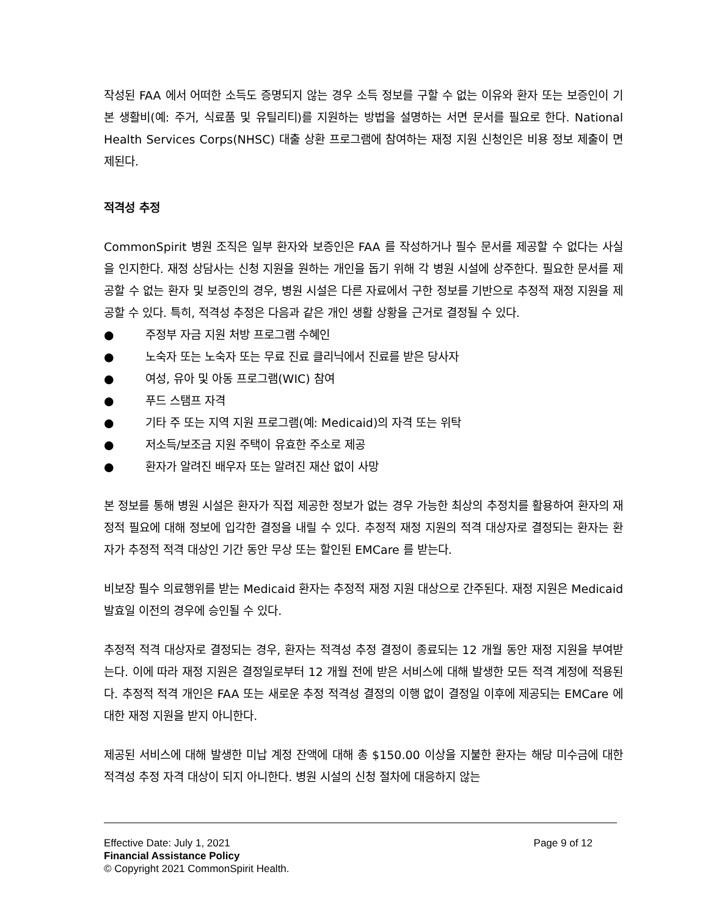작성된 FAA 에서 어떠한 소득도 증명되지 않는 경우 소득 정보를 구할 수 없는 이유와 환자 또는 보증인이 기본 생활비(예: 주거, 식료품 및 유틸리티)를 지원하는 방법을 설명하는 서면 문서를 필요로 한다. National Health Services Corps(NHSC) 대출 상환 프로그램에 참여하는 재정 지원 신청인은 비용 정보 제출이 면제된다.
적격성 추정
CommonSpirit 병원 조직은 일부 환자와 보증인은 FAA 를 작성하거나 필수 문서를 제공할 수 없다는 사실을 인지한다. 재정 상담사는 신청 지원을 원하는 개인을 돕기 위해 각 병원 시설에 상주한다. 필요한 문서를 제공할 수 없는 환자 및 보증인의 경우, 병원 시설은 다른 자료에서 구한 정보를 기반으로 추정적 재정 지원을 제공할 수 있다. 특히, 적격성 추정은 다음과 같은 개인 생활 상황을 근거로 결정될 수 있다.
● 주정부 자금 지원 처방 프로그램 수혜인
● 노숙자 또는 노숙자 또는 무료 진료 클리닉에서 진료를 받은 당사자
● 여성, 유아 및 아동 프로그램(WIC) 참여
● 푸드 스탬프 자격
● 기타 주 또는 지역 지원 프로그램(예: Medicaid)의 자격 또는 위탁
● 저소득/보조금 지원 주택이 유효한 주소로 제공
● 환자가 알려진 배우자 또는 알려진 재산 없이 사망
본 정보를 통해 병원 시설은 환자가 직접 제공한 정보가 없는 경우 가능한 최상의 추정치를 활용하여 환자의 재정적 필요에 대해 정보에 입각한 결정을 내릴 수 있다. 추정적 재정 지원의 적격 대상자로 결정되는 환자는 환자가 추정적 적격 대상인 기간 동안 무상 또는 할인된 EMCare 를 받는다.
비보장 필수 의료행위를 받는 Medicaid 환자는 추정적 재정 지원 대상으로 간주된다. 재정 지원은 Medicaid 발효일 이전의 경우에 승인될 수 있다.
추정적 적격 대상자로 결정되는 경우, 환자는 적격성 추정 결정이 종료되는 12 개월 동안 재정 지원을 부여받는다. 이에 따라 재정 지원은 결정일로부터 12 개월 전에 받은 서비스에 대해 발생한 모든 적격 계정에 적용된다. 추정적 적격 개인은 FAA 또는 새로운 추정 적격성 결정의 이행 없이 결정일 이후에 제공되는 EMCare 에 대한 재정 지원을 받지 아니한다.
제공된 서비스에 대해 발생한 미납 계정 잔액에 대해 총 $150.00 이상을 지불한 환자는 해당 미수금에 대한 적격성 추정 자격 대상이 되지 아니한다. 병원 시설의 신청 절차에 대응하지 않는
Effective Date: July 1, 2021 Page 9 of 12
Financial Assistance Policy
© Copyright 2021 CommonSpirit Health.